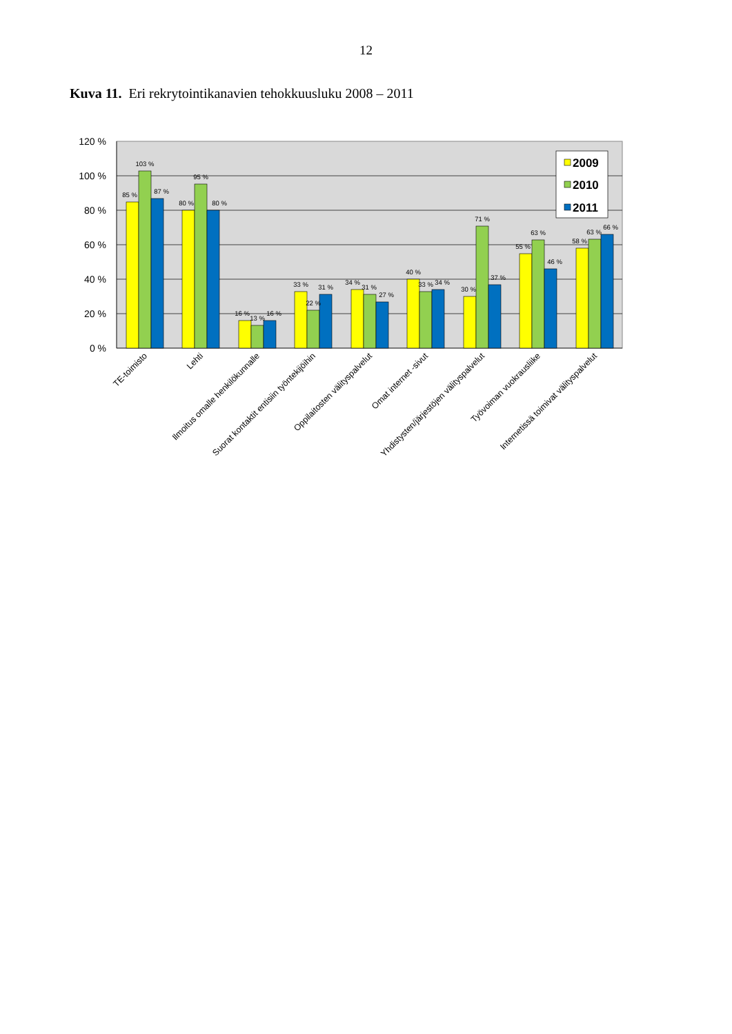12
Kuva 11. Eri rekrytointikanavien tehokkuusluku 2008 – 2011
120 %
100 %
80 %
60 %
40 %
20 %
0 %
85 %
103 %
87 %
80 %
95 %
80 %
16 %
13 %
16 %
33 %
22 %
31 %
34 %
31 %
27 %
40 %
33 %
34 %
30 %
71 %
37 %
55 %
63 %
46 %
58 %
63 %
66 %
2009
2010
2011
TE-toimisto
Lehti
Ilmoitus omalle henkilökunnalle
Suorat kontaktit entisiin työntekijöihin
Oppilaitosten välityspalvelut
Omat internet -sivut
Yhdistysten/järjestöjen välityspalvelut
Työvoiman vuokrausliike
Internetissä toimivat välityspalvelut